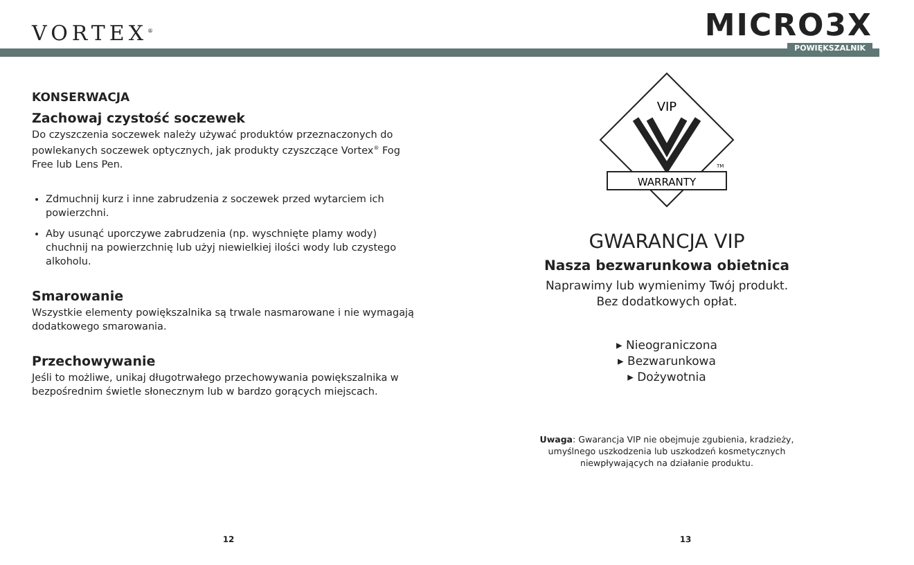VORTEX<sup>®</sup>
MICRO3X
POWIĘKSZALNIK
KONSERWACJA
Zachowaj czystość soczewek
Do czyszczenia soczewek należy używać produktów przeznaczonych do powlekanych soczewek optycznych, jak produkty czyszczące Vortex<sup>®</sup> Fog Free lub Lens Pen.
Zdmuchnij kurz i inne zabrudzenia z soczewek przed wytarciem ich powierzchni.
Aby usunąć uporczywe zabrudzenia (np. wyschnięte plamy wody) chuchnij na powierzchnię lub użyj niewielkiej ilości wody lub czystego alkoholu.
Smarowanie
Wszystkie elementy powiększalnika są trwale nasmarowane i nie wymagają dodatkowego smarowania.
Przechowywanie
Jeśli to możliwe, unikaj długotrwałego przechowywania powiększalnika w bezpośrednim świetle słonecznym lub w bardzo gorących miejscach.
VIP
WARRANTY
TM
GWARANCJA VIP
Nasza bezwarunkowa obietnica
Naprawimy lub wymienimy Twój produkt.
Bez dodatkowych opłat.
▸ Nieograniczona
▸ Bezwarunkowa
▸ Dożywotnia
Uwaga: Gwarancja VIP nie obejmuje zgubienia, kradzieży,
umyślnego uszkodzenia lub uszkodzeń kosmetycznych
niewpływających na działanie produktu.
12 13